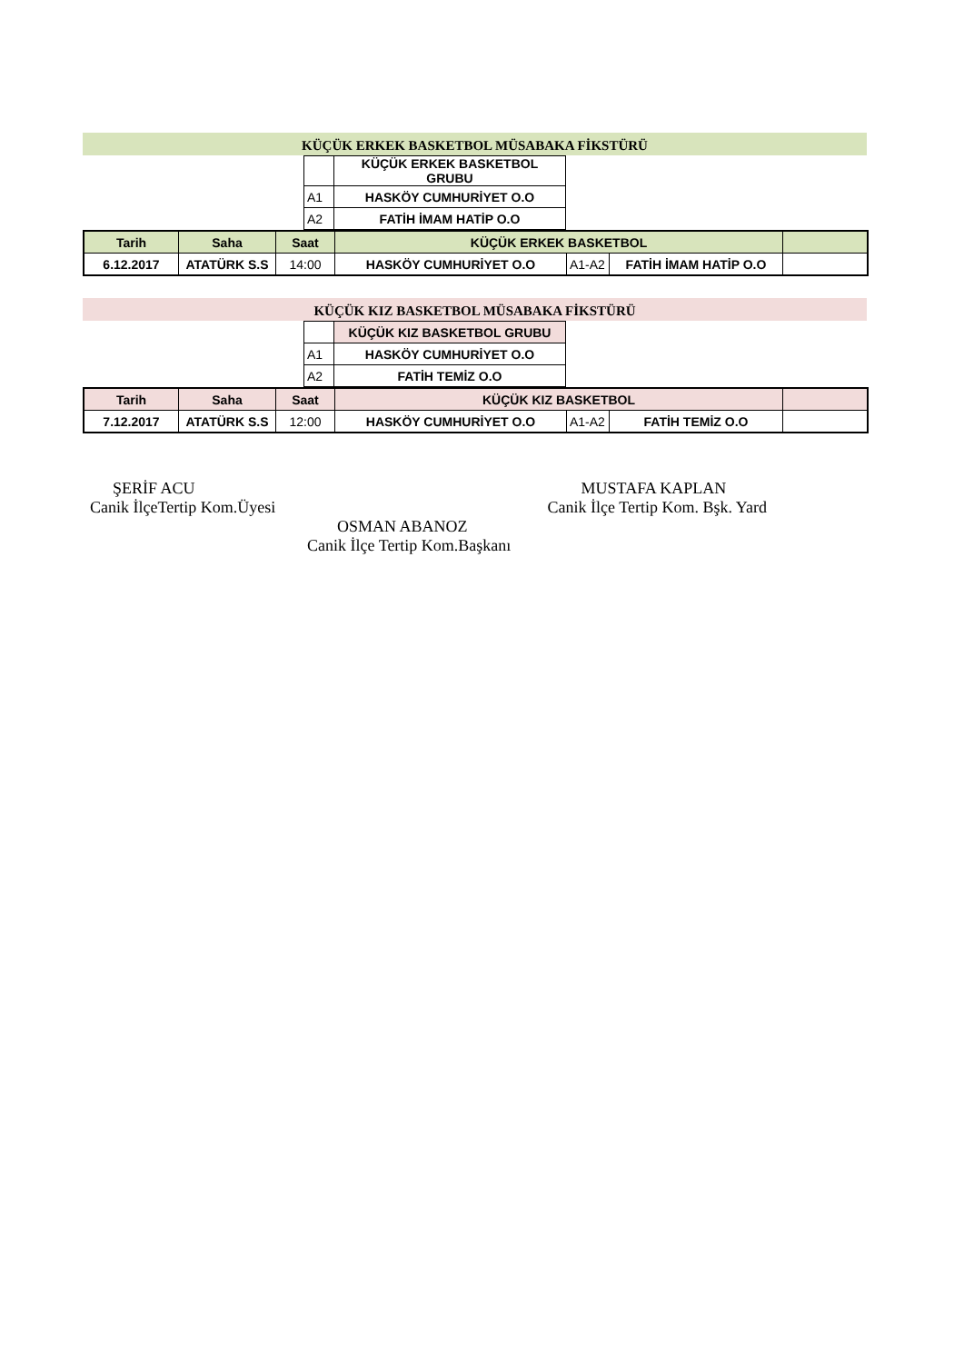KÜÇÜK ERKEK BASKETBOL MÜSABAKA FİKSTÜRÜ
| | KÜÇÜK ERKEK BASKETBOL GRUBU |
| A1 | HASKÖY CUMHURİYET O.O |
| A2 | FATİH İMAM HATİP O.O |
| Tarih | Saha | Saat | KÜÇÜK ERKEK BASKETBOL | | | |
| 6.12.2017 | ATATÜRK S.S | 14:00 | HASKÖY CUMHURİYET O.O | A1-A2 | FATİH İMAM HATİP O.O | |
KÜÇÜK KIZ BASKETBOL MÜSABAKA FİKSTÜRÜ
| | KÜÇÜK KIZ BASKETBOL GRUBU |
| A1 | HASKÖY CUMHURİYET O.O |
| A2 | FATİH TEMİZ O.O |
| Tarih | Saha | Saat | KÜÇÜK KIZ BASKETBOL | | | |
| 7.12.2017 | ATATÜRK S.S | 12:00 | HASKÖY CUMHURİYET O.O | A1-A2 | FATİH TEMİZ O.O | |
ŞERİF ACU
Canik İlçeTertip Kom.Üyesi
MUSTAFA KAPLAN
Canik İlçe Tertip Kom. Bşk. Yard
OSMAN ABANOZ
Canik İlçe Tertip Kom.Başkanı